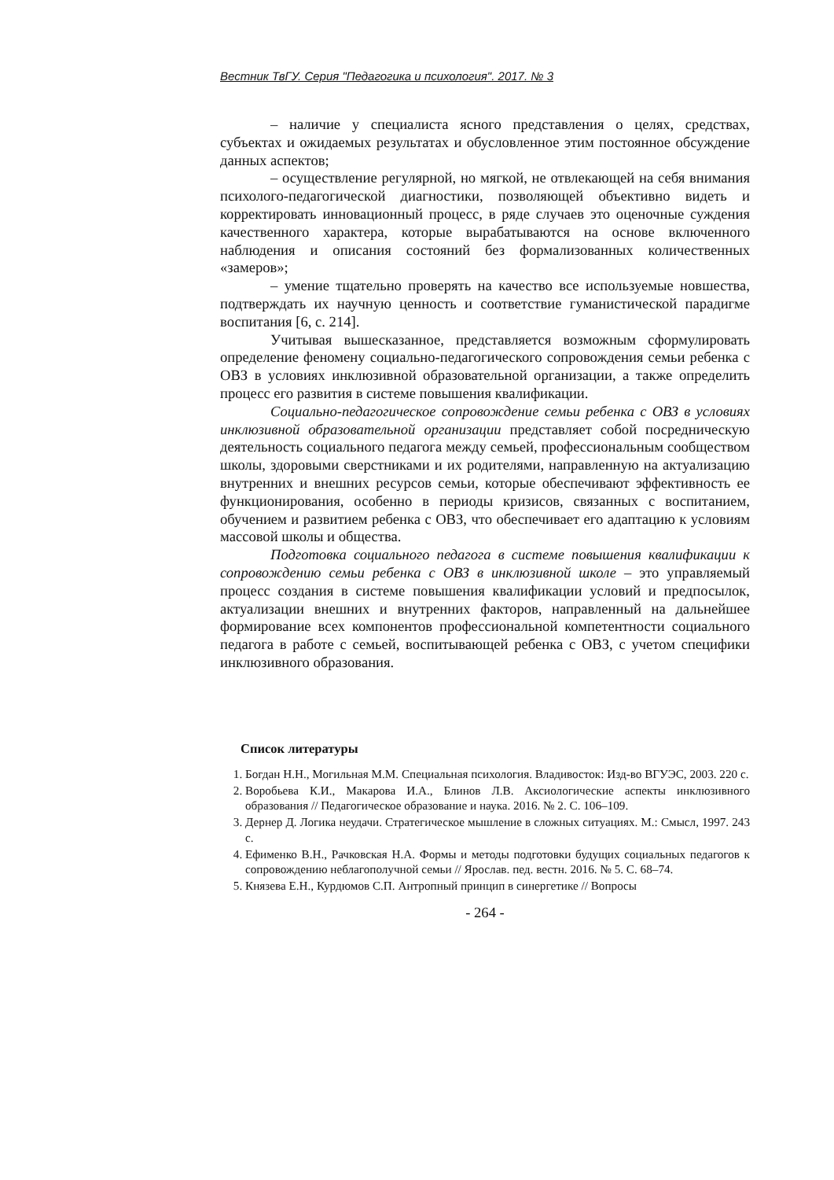Вестник ТвГУ. Серия "Педагогика и психология". 2017. № 3
– наличие у специалиста ясного представления о целях, средствах, субъектах и ожидаемых результатах и обусловленное этим постоянное обсуждение данных аспектов;
– осуществление регулярной, но мягкой, не отвлекающей на себя внимания психолого-педагогической диагностики, позволяющей объективно видеть и корректировать инновационный процесс, в ряде случаев это оценочные суждения качественного характера, которые вырабатываются на основе включенного наблюдения и описания состояний без формализованных количественных «замеров»;
– умение тщательно проверять на качество все используемые новшества, подтверждать их научную ценность и соответствие гуманистической парадигме воспитания [6, с. 214].
Учитывая вышесказанное, представляется возможным сформулировать определение феномену социально-педагогического сопровождения семьи ребенка с ОВЗ в условиях инклюзивной образовательной организации, а также определить процесс его развития в системе повышения квалификации.
Социально-педагогическое сопровождение семьи ребенка с ОВЗ в условиях инклюзивной образовательной организации представляет собой посредническую деятельность социального педагога между семьей, профессиональным сообществом школы, здоровыми сверстниками и их родителями, направленную на актуализацию внутренних и внешних ресурсов семьи, которые обеспечивают эффективность ее функционирования, особенно в периоды кризисов, связанных с воспитанием, обучением и развитием ребенка с ОВЗ, что обеспечивает его адаптацию к условиям массовой школы и общества.
Подготовка социального педагога в системе повышения квалификации к сопровождению семьи ребенка с ОВЗ в инклюзивной школе – это управляемый процесс создания в системе повышения квалификации условий и предпосылок, актуализации внешних и внутренних факторов, направленный на дальнейшее формирование всех компонентов профессиональной компетентности социального педагога в работе с семьей, воспитывающей ребенка с ОВЗ, с учетом специфики инклюзивного образования.
Список литературы
1. Богдан Н.Н., Могильная М.М. Специальная психология. Владивосток: Изд-во ВГУЭС, 2003. 220 с.
2. Воробьева К.И., Макарова И.А., Блинов Л.В. Аксиологические аспекты инклюзивного образования // Педагогическое образование и наука. 2016. № 2. С. 106–109.
3. Дернер Д. Логика неудачи. Стратегическое мышление в сложных ситуациях. М.: Смысл, 1997. 243 с.
4. Ефименко В.Н., Рачковская Н.А. Формы и методы подготовки будущих социальных педагогов к сопровождению неблагополучной семьи // Ярослав. пед. вестн. 2016. № 5. С. 68–74.
5. Князева Е.Н., Курдюмов С.П. Антропный принцип в синергетике // Вопросы
- 264 -